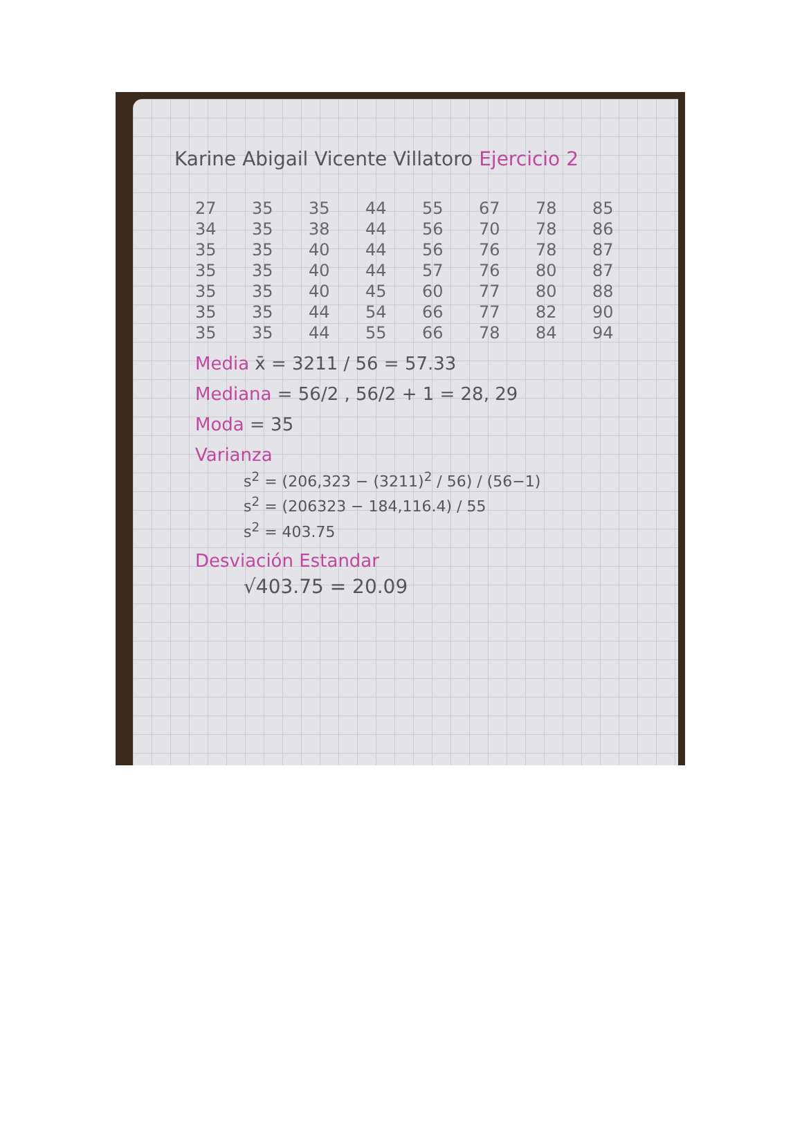Karine Abigail Vicente Villatoro Ejercicio 2
| 27 | 35 | 35 | 44 | 55 | 67 | 78 | 85 |
| 34 | 35 | 38 | 44 | 56 | 70 | 78 | 86 |
| 35 | 35 | 40 | 44 | 56 | 76 | 78 | 87 |
| 35 | 35 | 40 | 44 | 57 | 76 | 80 | 87 |
| 35 | 35 | 40 | 45 | 60 | 77 | 80 | 88 |
| 35 | 35 | 44 | 54 | 66 | 77 | 82 | 90 |
| 35 | 35 | 44 | 55 | 66 | 78 | 84 | 94 |
Media x̄ = 3211 / 56 = 57.33
Mediana = 56/2 , 56/2 + 1 = 28, 29
Moda = 35
Varianza
s<sup>2</sup> = (206,323 − (3211)<sup>2</sup> / 56) / (56−1)
s<sup>2</sup> = (206323 − 184,116.4) / 55
s<sup>2</sup> = 403.75
Desviación Estandar
√403.75 = 20.09